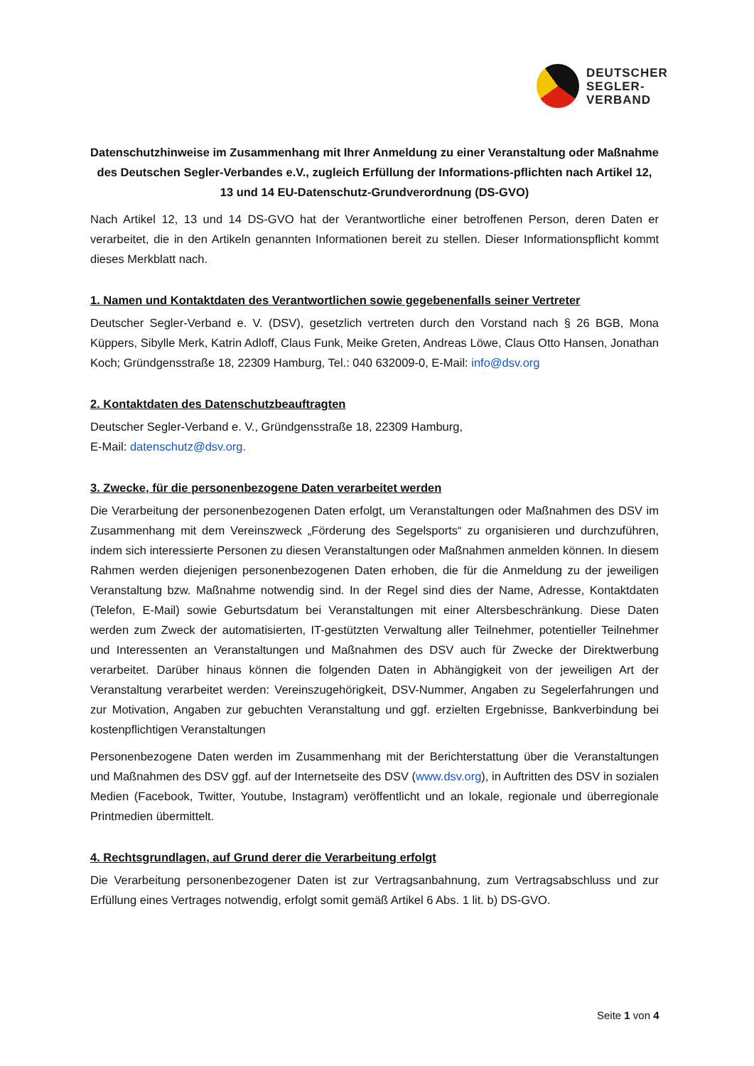DEUTSCHER
SEGLER-
VERBAND
Datenschutzhinweise im Zusammenhang mit Ihrer Anmeldung zu einer Veranstaltung oder Maßnahme des Deutschen Segler-Verbandes e.V., zugleich Erfüllung der Informations-pflichten nach Artikel 12, 13 und 14 EU-Datenschutz-Grundverordnung (DS-GVO)
Nach Artikel 12, 13 und 14 DS-GVO hat der Verantwortliche einer betroffenen Person, deren Daten er verarbeitet, die in den Artikeln genannten Informationen bereit zu stellen. Dieser Informationspflicht kommt dieses Merkblatt nach.
1. Namen und Kontaktdaten des Verantwortlichen sowie gegebenenfalls seiner Vertreter
Deutscher Segler-Verband e. V. (DSV), gesetzlich vertreten durch den Vorstand nach § 26 BGB, Mona Küppers, Sibylle Merk, Katrin Adloff, Claus Funk, Meike Greten, Andreas Löwe, Claus Otto Hansen, Jonathan Koch; Gründgensstraße 18, 22309 Hamburg, Tel.: 040 632009-0, E-Mail: info@dsv.org
2. Kontaktdaten des Datenschutzbeauftragten
Deutscher Segler-Verband e. V., Gründgensstraße 18, 22309 Hamburg,
E-Mail: datenschutz@dsv.org.
3. Zwecke, für die personenbezogene Daten verarbeitet werden
Die Verarbeitung der personenbezogenen Daten erfolgt, um Veranstaltungen oder Maßnahmen des DSV im Zusammenhang mit dem Vereinszweck „Förderung des Segelsports“ zu organisieren und durchzuführen, indem sich interessierte Personen zu diesen Veranstaltungen oder Maßnahmen anmelden können. In diesem Rahmen werden diejenigen personenbezogenen Daten erhoben, die für die Anmeldung zu der jeweiligen Veranstaltung bzw. Maßnahme notwendig sind. In der Regel sind dies der Name, Adresse, Kontaktdaten (Telefon, E-Mail) sowie Geburtsdatum bei Veranstaltungen mit einer Altersbeschränkung. Diese Daten werden zum Zweck der automatisierten, IT-gestützten Verwaltung aller Teilnehmer, potentieller Teilnehmer und Interessenten an Veranstaltungen und Maßnahmen des DSV auch für Zwecke der Direktwerbung verarbeitet. Darüber hinaus können die folgenden Daten in Abhängigkeit von der jeweiligen Art der Veranstaltung verarbeitet werden: Vereinszugehörigkeit, DSV-Nummer, Angaben zu Segelerfahrungen und zur Motivation, Angaben zur gebuchten Veranstaltung und ggf. erzielten Ergebnisse, Bankverbindung bei kostenpflichtigen Veranstaltungen
Personenbezogene Daten werden im Zusammenhang mit der Berichterstattung über die Veranstaltungen und Maßnahmen des DSV ggf. auf der Internetseite des DSV (www.dsv.org), in Auftritten des DSV in sozialen Medien (Facebook, Twitter, Youtube, Instagram) veröffentlicht und an lokale, regionale und überregionale Printmedien übermittelt.
4. Rechtsgrundlagen, auf Grund derer die Verarbeitung erfolgt
Die Verarbeitung personenbezogener Daten ist zur Vertragsanbahnung, zum Vertragsabschluss und zur Erfüllung eines Vertrages notwendig, erfolgt somit gemäß Artikel 6 Abs. 1 lit. b) DS-GVO.
Seite 1 von 4